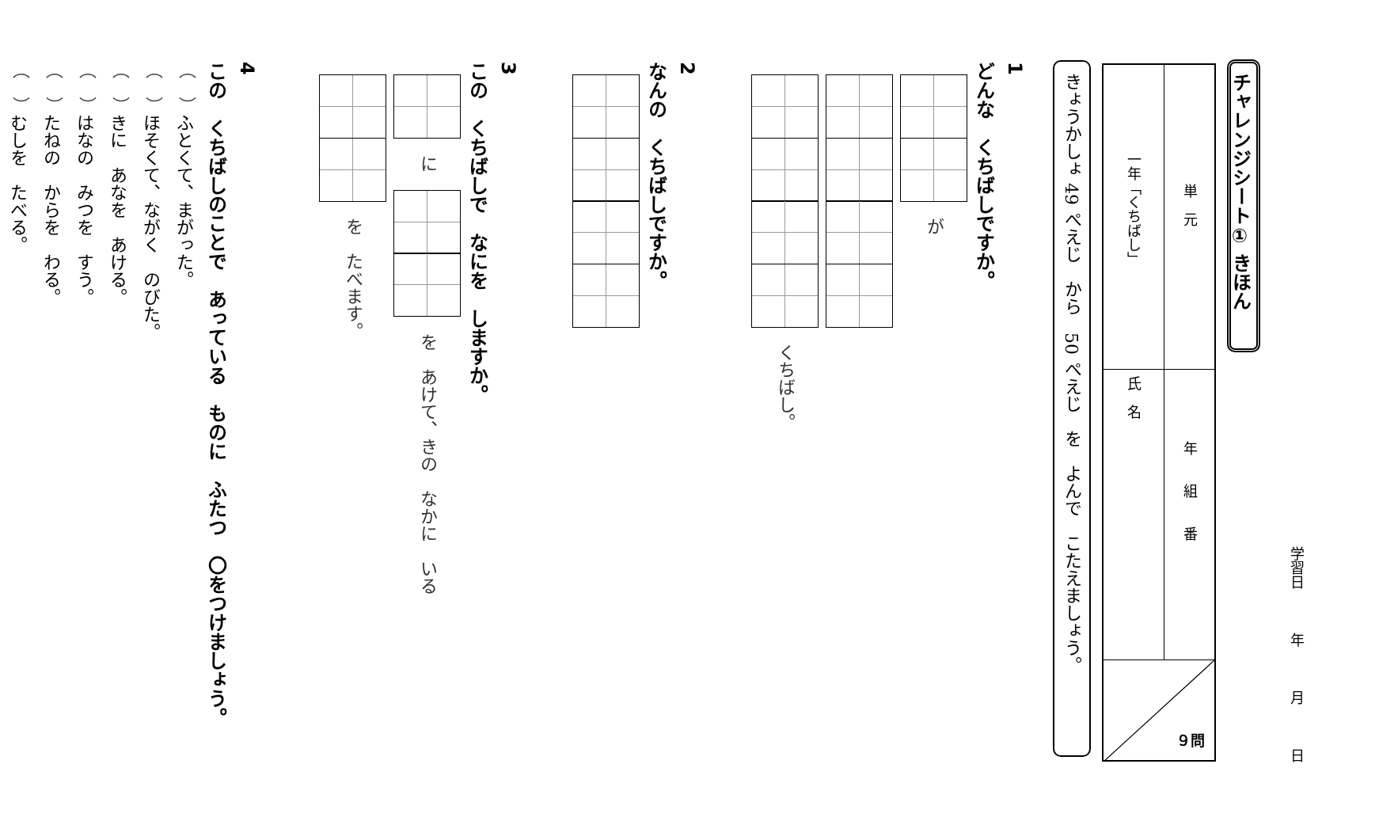学習日年月日
チャレンジシート① きほん
単　元
一年「くちばし」
年　　組　　番
氏　名
９問
きょうかしょ 49 ぺえじ　から　50 ぺえじ　を　よんで　こたえましょう。
1
どんな　くちばしですか。
　が
　くちばし。
2
なんの　くちばしですか。
3
この　くちばしで　なにを　しますか。
　に　　を　あけて、きの　なかに　いる
　を　たべます。
4
この　くちばしのことで　あっている　ものに　ふたつ　〇をつけましょう。
（　）ふとくて、まがった。
（　）ほそくて、ながく　のびた。
（　）きに　あなを　あける。
（　）はなの　みつを　すう。
（　）たねの　からを　わる。
（　）むしを　たべる。